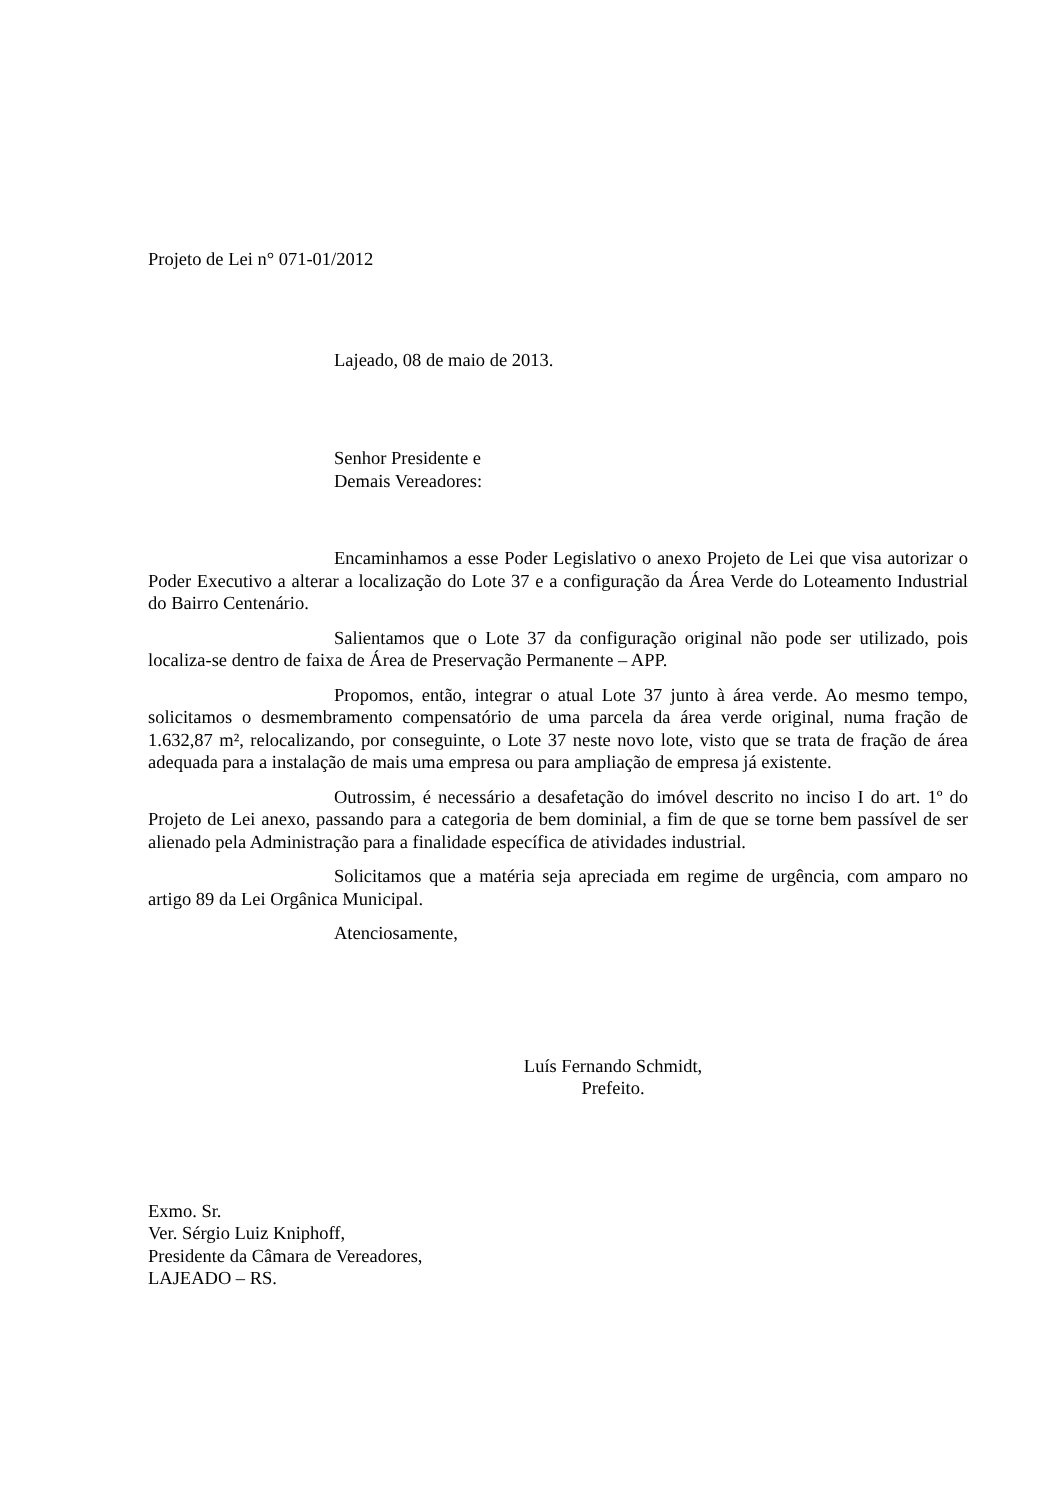Projeto de Lei n° 071-01/2012
Lajeado, 08 de maio de 2013.
Senhor Presidente e
Demais Vereadores:
Encaminhamos a esse Poder Legislativo o anexo Projeto de Lei que visa autorizar o Poder Executivo a alterar a localização do Lote 37 e a configuração da Área Verde do Loteamento Industrial do Bairro Centenário.
Salientamos que o Lote 37 da configuração original não pode ser utilizado, pois localiza-se dentro de faixa de Área de Preservação Permanente – APP.
Propomos, então, integrar o atual Lote 37 junto à área verde. Ao mesmo tempo, solicitamos o desmembramento compensatório de uma parcela da área verde original, numa fração de 1.632,87 m², relocalizando, por conseguinte, o Lote 37 neste novo lote, visto que se trata de fração de área adequada para a instalação de mais uma empresa ou para ampliação de empresa já existente.
Outrossim, é necessário a desafetação do imóvel descrito no inciso I do art. 1º do Projeto de Lei anexo, passando para a categoria de bem dominial, a fim de que se torne bem passível de ser alienado pela Administração para a finalidade específica de atividades industrial.
Solicitamos que a matéria seja apreciada em regime de urgência, com amparo no artigo 89 da Lei Orgânica Municipal.
Atenciosamente,
Luís Fernando Schmidt,
Prefeito.
Exmo. Sr.
Ver. Sérgio Luiz Kniphoff,
Presidente da Câmara de Vereadores,
LAJEADO – RS.